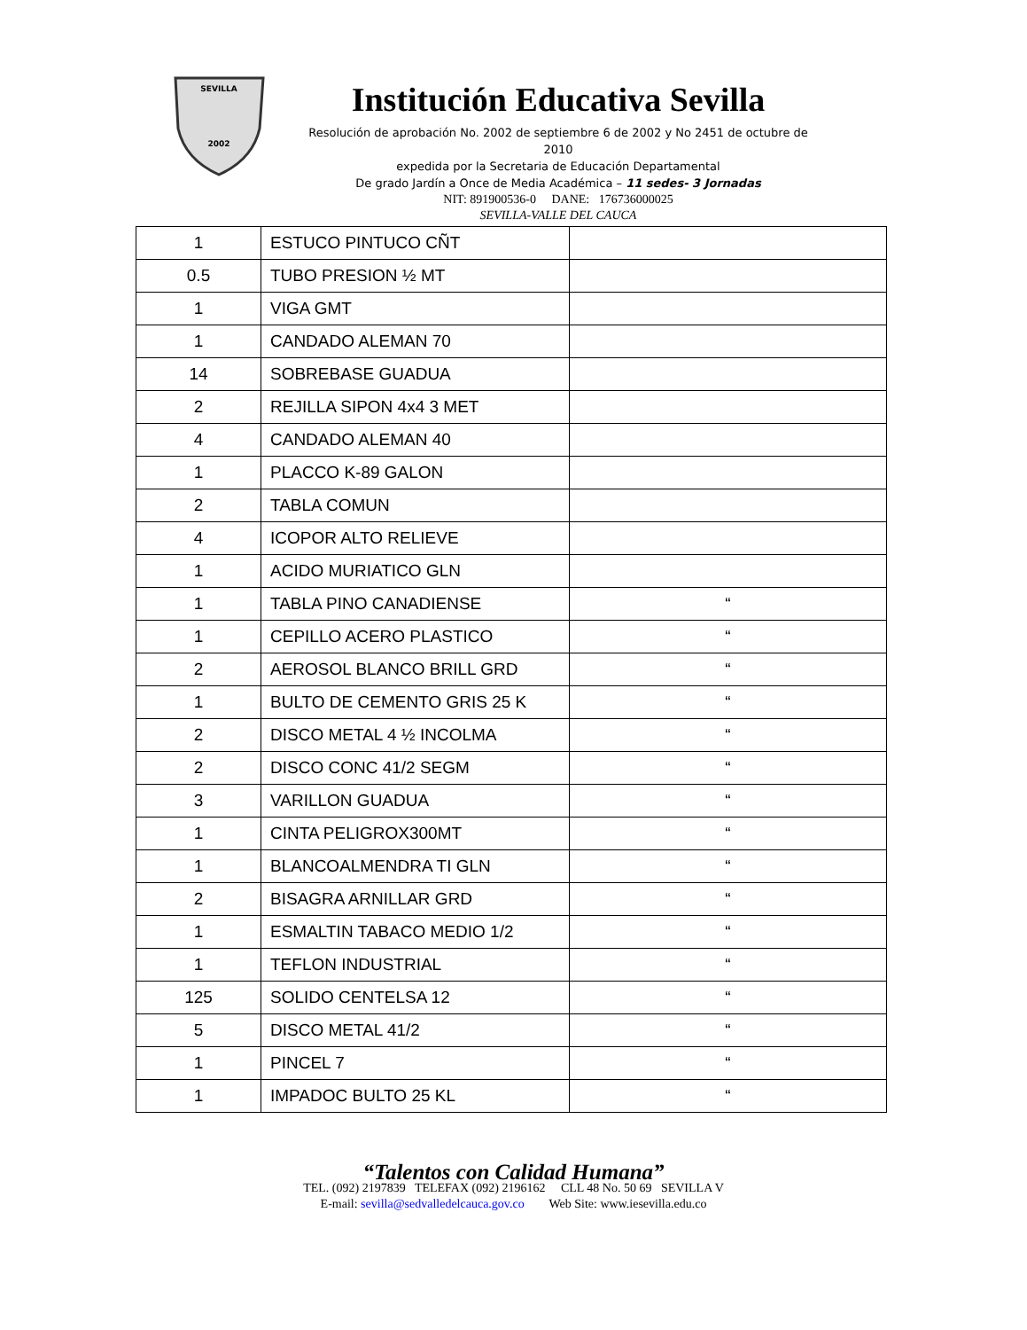SEVILLA
2002
Institución Educativa Sevilla
Resolución de aprobación No. 2002 de septiembre 6 de 2002 y No 2451 de octubre de 2010
expedida por la Secretaria de Educación Departamental
De grado Jardín a Once de Media Académica – 11 sedes- 3 Jornadas
NIT: 891900536-0 DANE: 176736000025
SEVILLA-VALLE DEL CAUCA
| 1 | ESTUCO PINTUCO CÑT | |
| 0.5 | TUBO PRESION ½ MT | |
| 1 | VIGA GMT | |
| 1 | CANDADO ALEMAN 70 | |
| 14 | SOBREBASE GUADUA | |
| 2 | REJILLA SIPON 4x4 3 MET | |
| 4 | CANDADO ALEMAN 40 | |
| 1 | PLACCO K-89 GALON | |
| 2 | TABLA COMUN | |
| 4 | ICOPOR ALTO RELIEVE | |
| 1 | ACIDO MURIATICO GLN | |
| 1 | TABLA PINO CANADIENSE | “ |
| 1 | CEPILLO ACERO PLASTICO | “ |
| 2 | AEROSOL BLANCO BRILL GRD | “ |
| 1 | BULTO DE CEMENTO GRIS 25 K | “ |
| 2 | DISCO METAL 4 ½ INCOLMA | “ |
| 2 | DISCO CONC 41/2 SEGM | “ |
| 3 | VARILLON GUADUA | “ |
| 1 | CINTA PELIGROX300MT | “ |
| 1 | BLANCOALMENDRA TI GLN | “ |
| 2 | BISAGRA ARNILLAR GRD | “ |
| 1 | ESMALTIN TABACO MEDIO 1/2 | “ |
| 1 | TEFLON INDUSTRIAL | “ |
| 125 | SOLIDO CENTELSA 12 | “ |
| 5 | DISCO METAL 41/2 | “ |
| 1 | PINCEL 7 | “ |
| 1 | IMPADOC BULTO 25 KL | “ |
“Talentos con Calidad Humana”
TEL. (092) 2197839 TELEFAX (092) 2196162 CLL 48 No. 50 69 SEVILLA V
E-mail: sevilla@sedvalledelcauca.gov.co Web Site: www.iesevilla.edu.co